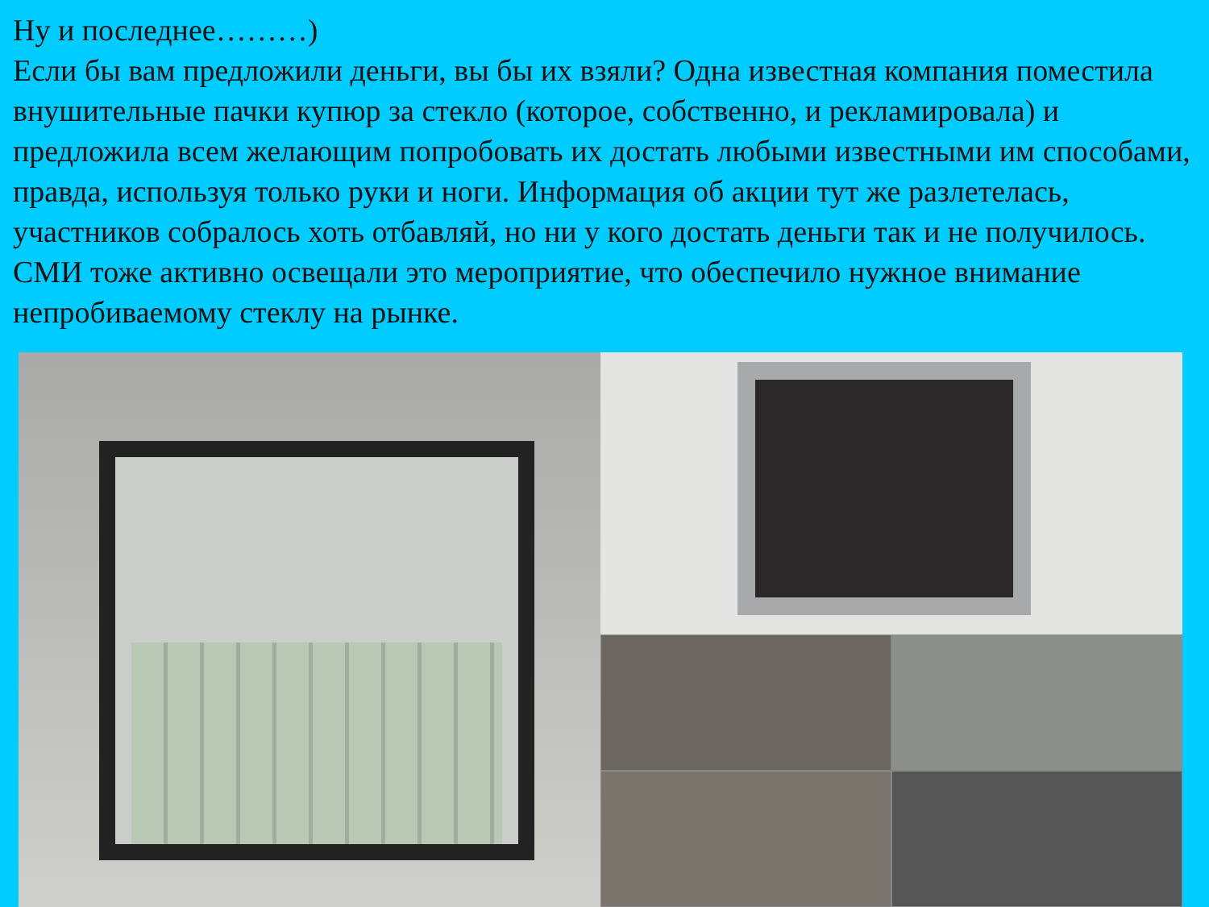Ну и последнее………)
Если бы вам предложили деньги, вы бы их взяли? Одна известная компания поместила внушительные пачки купюр за стекло (которое, собственно, и рекламировала) и предложила всем желающим попробовать их достать любыми известными им способами, правда, используя только руки и ноги. Информация об акции тут же разлетелась, участников собралось хоть отбавляй, но ни у кого достать деньги так и не получилось. СМИ тоже активно освещали это мероприятие, что обеспечило нужное внимание непробиваемому стеклу на рынке.